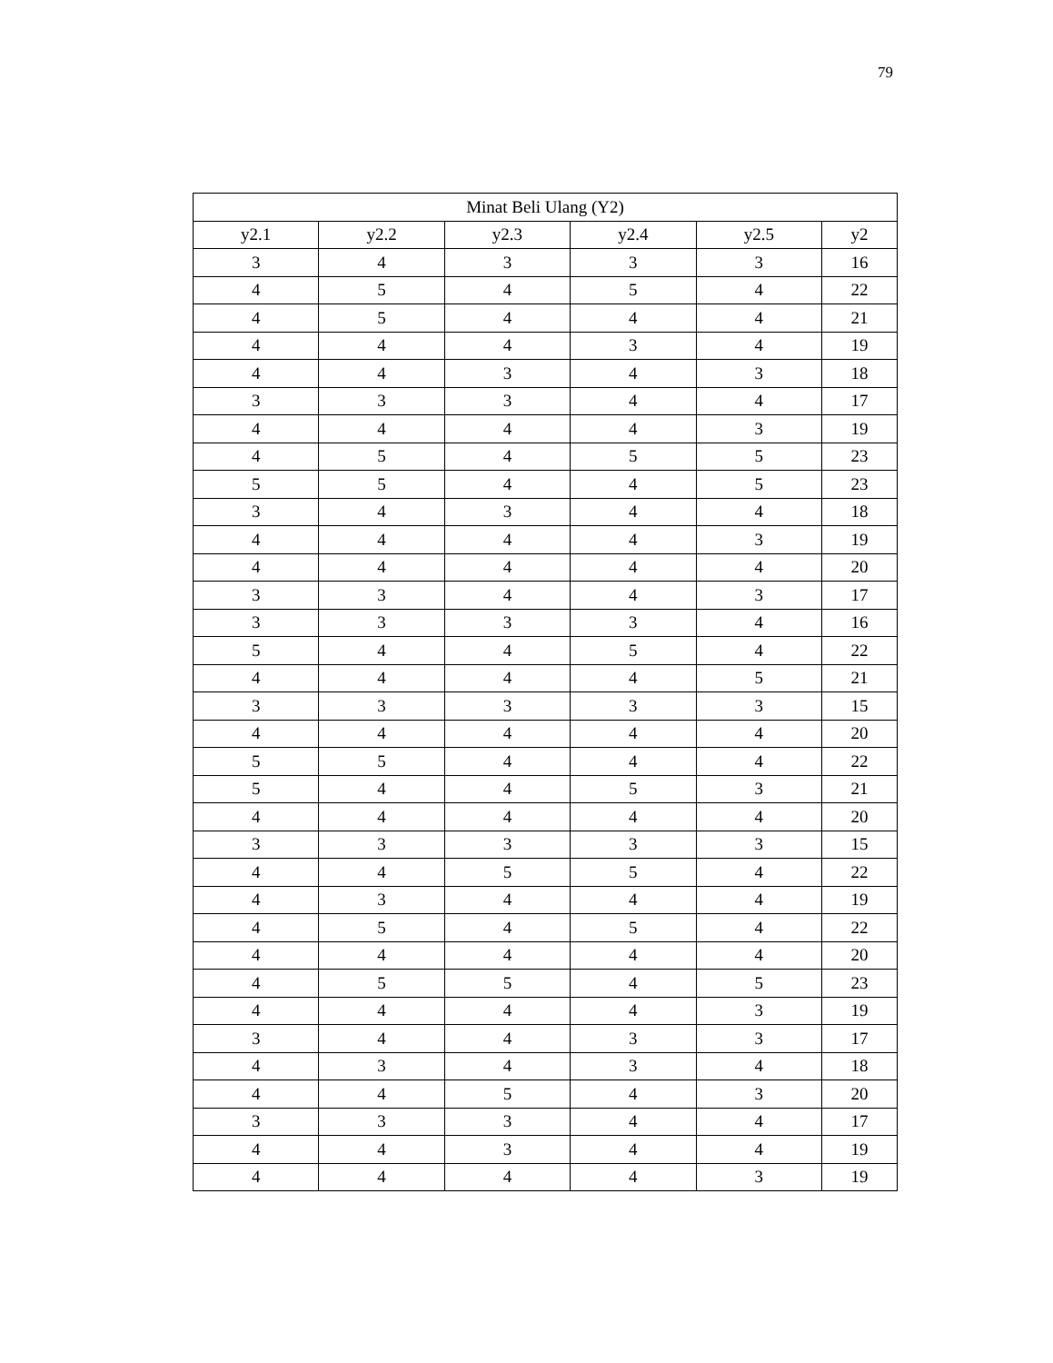79
| Minat Beli Ulang (Y2) | | | | | |
| --- | --- | --- | --- | --- | --- |
| y2.1 | y2.2 | y2.3 | y2.4 | y2.5 | y2 |
| 3 | 4 | 3 | 3 | 3 | 16 |
| 4 | 5 | 4 | 5 | 4 | 22 |
| 4 | 5 | 4 | 4 | 4 | 21 |
| 4 | 4 | 4 | 3 | 4 | 19 |
| 4 | 4 | 3 | 4 | 3 | 18 |
| 3 | 3 | 3 | 4 | 4 | 17 |
| 4 | 4 | 4 | 4 | 3 | 19 |
| 4 | 5 | 4 | 5 | 5 | 23 |
| 5 | 5 | 4 | 4 | 5 | 23 |
| 3 | 4 | 3 | 4 | 4 | 18 |
| 4 | 4 | 4 | 4 | 3 | 19 |
| 4 | 4 | 4 | 4 | 4 | 20 |
| 3 | 3 | 4 | 4 | 3 | 17 |
| 3 | 3 | 3 | 3 | 4 | 16 |
| 5 | 4 | 4 | 5 | 4 | 22 |
| 4 | 4 | 4 | 4 | 5 | 21 |
| 3 | 3 | 3 | 3 | 3 | 15 |
| 4 | 4 | 4 | 4 | 4 | 20 |
| 5 | 5 | 4 | 4 | 4 | 22 |
| 5 | 4 | 4 | 5 | 3 | 21 |
| 4 | 4 | 4 | 4 | 4 | 20 |
| 3 | 3 | 3 | 3 | 3 | 15 |
| 4 | 4 | 5 | 5 | 4 | 22 |
| 4 | 3 | 4 | 4 | 4 | 19 |
| 4 | 5 | 4 | 5 | 4 | 22 |
| 4 | 4 | 4 | 4 | 4 | 20 |
| 4 | 5 | 5 | 4 | 5 | 23 |
| 4 | 4 | 4 | 4 | 3 | 19 |
| 3 | 4 | 4 | 3 | 3 | 17 |
| 4 | 3 | 4 | 3 | 4 | 18 |
| 4 | 4 | 5 | 4 | 3 | 20 |
| 3 | 3 | 3 | 4 | 4 | 17 |
| 4 | 4 | 3 | 4 | 4 | 19 |
| 4 | 4 | 4 | 4 | 3 | 19 |